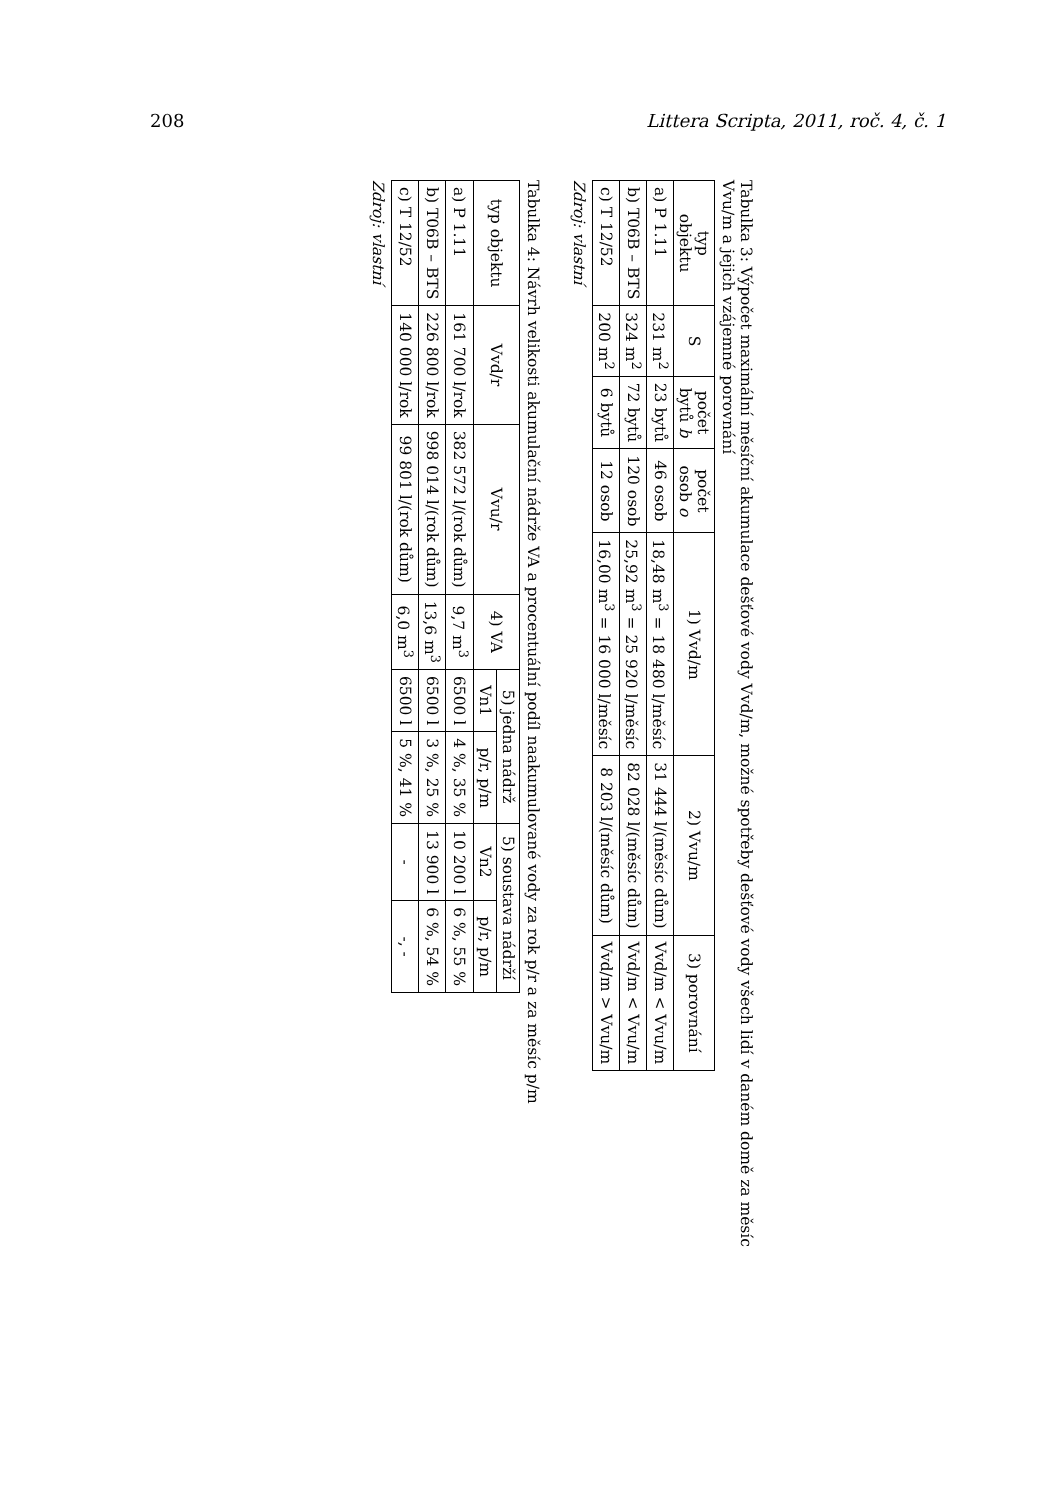208 Littera Scripta, 2011, roč. 4, č. 1
Tabulka 3: Výpočet maximální měsíční akumulace dešťové vody Vvd/m, možné spotřeby dešťové vody všech lidí v daném domě za měsíc Vvu/m a jejich vzájemné porovnání
| typ objektu | S | počet bytů b | počet osob o | 1) Vvd/m | 2) Vvu/m | 3) porovnání |
| --- | --- | --- | --- | --- | --- | --- |
| a) P 1.11 | 231 m<sup>2</sup> | 23 bytů | 46 osob | 18,48 m<sup>3</sup> = 18 480 l/měsíc | 31 444 l/(měsíc dům) | Vvd/m < Vvu/m |
| b) T06B – BTS | 324 m<sup>2</sup> | 72 bytů | 120 osob | 25,92 m<sup>3</sup> = 25 920 l/měsíc | 82 028 l/(měsíc dům) | Vvd/m < Vvu/m |
| c) T 12/52 | 200 m<sup>2</sup> | 6 bytů | 12 osob | 16,00 m<sup>3</sup> = 16 000 l/měsíc | 8 203 l/(měsíc dům) | Vvd/m > Vvu/m |
Zdroj: vlastní
Tabulka 4: Návrh velikosti akumulační nádrže VA a procentuální podíl naakumulované vody za rok p/r a za měsíc p/m
| typ objektu | Vvd/r | Vvu/r | 4) VA | 5) jedna nádrž | | 5) soustava nádrží | |
| --- | --- | --- | --- | --- | --- | --- | --- |
| | | | | Vn1 | p/r, p/m | Vn2 | p/r, p/m |
| a) P 1.11 | 161 700 l/rok | 382 572 l/(rok dům) | 9,7 m<sup>3</sup> | 6500 l | 4 %, 35 % | 10 200 l | 6 %, 55 % |
| b) T06B – BTS | 226 800 l/rok | 998 014 l/(rok dům) | 13,6 m<sup>3</sup> | 6500 l | 3 %, 25 % | 13 900 l | 6 %, 54 % |
| c) T 12/52 | 140 000 l/rok | 99 801 l/(rok dům) | 6,0 m<sup>3</sup> | 6500 l | 5 %, 41 % | - | -, - |
Zdroj: vlastní